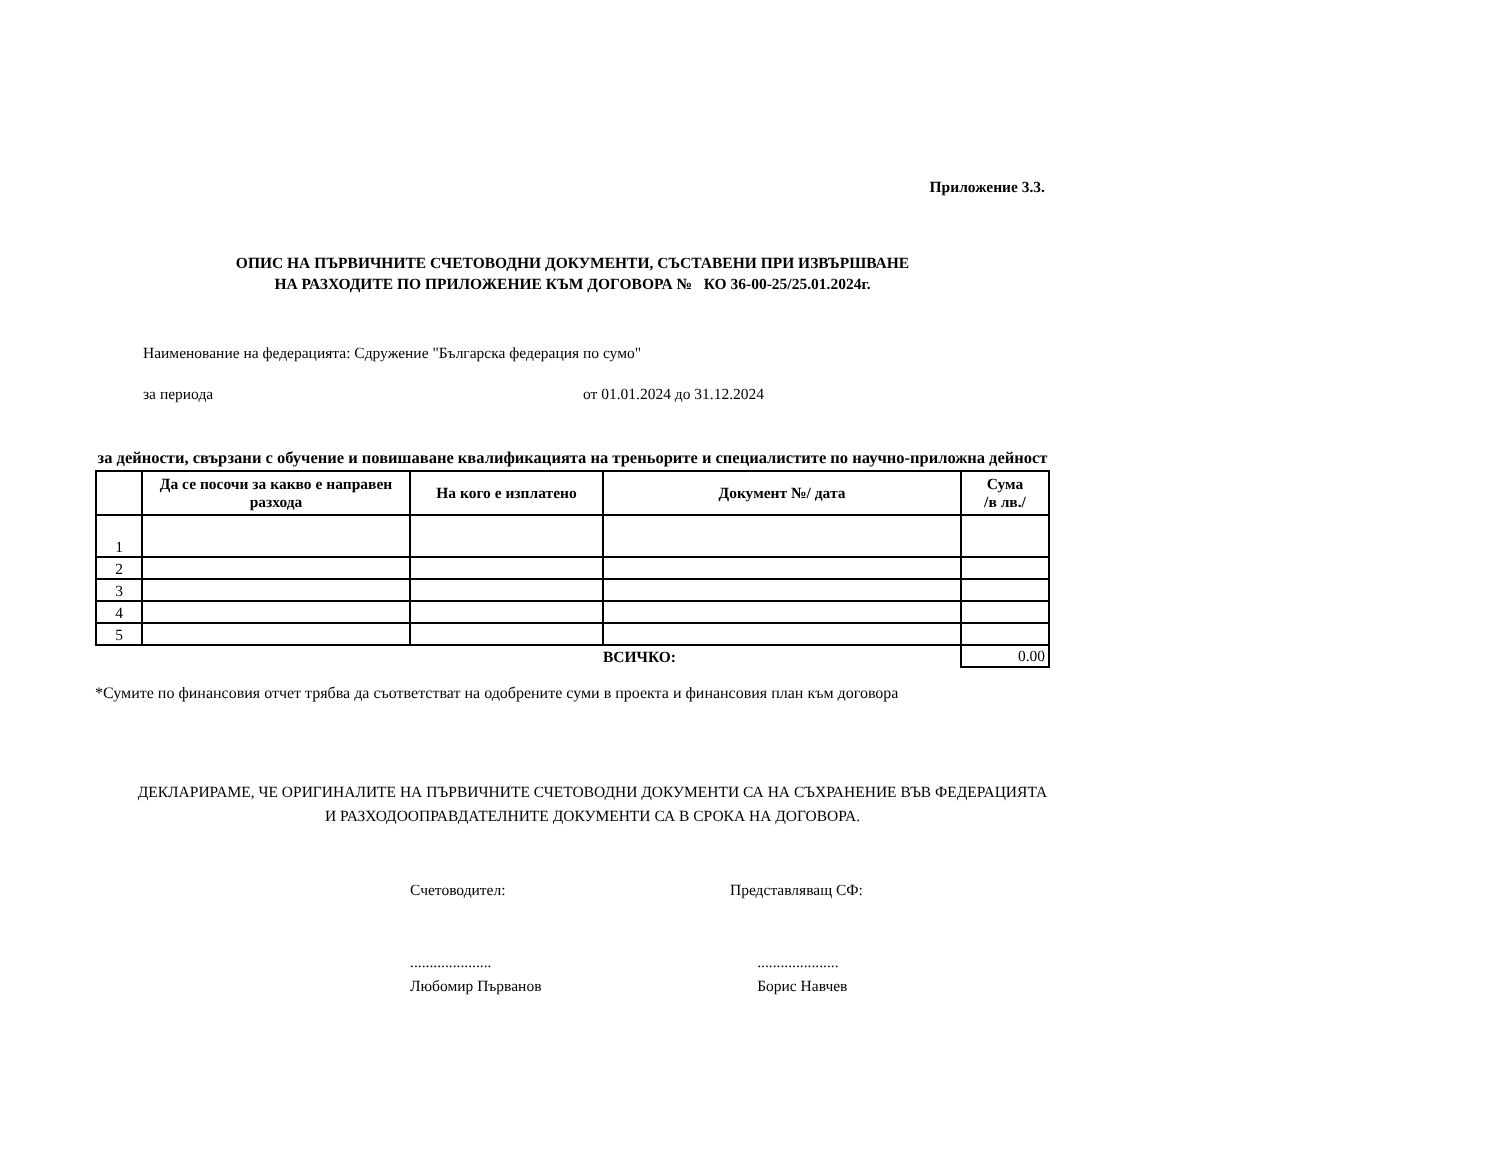Приложение 3.3.
ОПИС НА ПЪРВИЧНИТЕ СЧЕТОВОДНИ ДОКУМЕНТИ, СЪСТАВЕНИ ПРИ ИЗВЪРШВАНЕ
НА РАЗХОДИТЕ ПО ПРИЛОЖЕНИЕ КЪМ ДОГОВОРА № КО 36-00-25/25.01.2024г.
Наименование на федерацията: Сдружение "Българска федерация по сумо"
за периода от 01.01.2024 до 31.12.2024
за дейности, свързани с обучение и повишаване квалификацията на треньорите и специалистите по научно-приложна дейност
| | Да се посочи за какво е направен разхода | На кого е изплатено | Документ №/ дата | Сума /в лв./ |
| --- | --- | --- | --- | --- |
| 1 | | | | |
| 2 | | | | |
| 3 | | | | |
| 4 | | | | |
| 5 | | | | |
| | | | ВСИЧКО: | 0.00 |
*Сумите по финансовия отчет трябва да съответстват на одобрените суми в проекта и финансовия план към договора
ДЕКЛАРИРАМЕ, ЧЕ ОРИГИНАЛИТЕ НА ПЪРВИЧНИТЕ СЧЕТОВОДНИ ДОКУМЕНТИ СА НА СЪХРАНЕНИЕ ВЪВ ФЕДЕРАЦИЯТА И РАЗХОДООПРАВДАТЕЛНИТЕ ДОКУМЕНТИ СА В СРОКА НА ДОГОВОРА.
Счетоводител:
.....................
Любомир Първанов
Представляващ СФ:
.....................
Борис Навчев